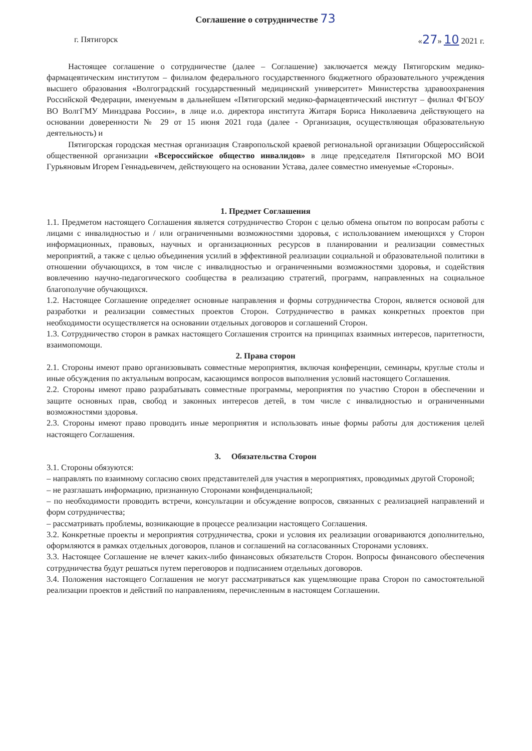Соглашение о сотрудничестве 73
г. Пятигорск «27» 10 2021 г.
Настоящее соглашение о сотрудничестве (далее – Соглашение) заключается между Пятигорским медико-фармацевтическим институтом – филиалом федерального государственного бюджетного образовательного учреждения высшего образования «Волгоградский государственный медицинский университет» Министерства здравоохранения Российской Федерации, именуемым в дальнейшем «Пятигорский медико-фармацевтический институт – филиал ФГБОУ ВО ВолгГМУ Минздрава России», в лице и.о. директора института Житаря Бориса Николаевича действующего на основании доверенности № 29 от 15 июня 2021 года (далее - Организация, осуществляющая образовательную деятельность) и
Пятигорская городская местная организация Ставропольской краевой региональной организации Общероссийской общественной организации «Всероссийское общество инвалидов» в лице председателя Пятигорской МО ВОИ Гурьяновым Игорем Геннадьевичем, действующего на основании Устава, далее совместно именуемые «Стороны».
1. Предмет Соглашения
1.1. Предметом настоящего Соглашения является сотрудничество Сторон с целью обмена опытом по вопросам работы с лицами с инвалидностью и / или ограниченными возможностями здоровья, с использованием имеющихся у Сторон информационных, правовых, научных и организационных ресурсов в планировании и реализации совместных мероприятий, а также с целью объединения усилий в эффективной реализации социальной и образовательной политики в отношении обучающихся, в том числе с инвалидностью и ограниченными возможностями здоровья, и содействия вовлечению научно-педагогического сообщества в реализацию стратегий, программ, направленных на социальное благополучие обучающихся.
1.2. Настоящее Соглашение определяет основные направления и формы сотрудничества Сторон, является основой для разработки и реализации совместных проектов Сторон. Сотрудничество в рамках конкретных проектов при необходимости осуществляется на основании отдельных договоров и соглашений Сторон.
1.3. Сотрудничество сторон в рамках настоящего Соглашения строится на принципах взаимных интересов, паритетности, взаимопомощи.
2. Права сторон
2.1. Стороны имеют право организовывать совместные мероприятия, включая конференции, семинары, круглые столы и иные обсуждения по актуальным вопросам, касающимся вопросов выполнения условий настоящего Соглашения.
2.2. Стороны имеют право разрабатывать совместные программы, мероприятия по участию Сторон в обеспечении и защите основных прав, свобод и законных интересов детей, в том числе с инвалидностью и ограниченными возможностями здоровья.
2.3. Стороны имеют право проводить иные мероприятия и использовать иные формы работы для достижения целей настоящего Соглашения.
3. Обязательства Сторон
3.1. Стороны обязуются:
– направлять по взаимному согласию своих представителей для участия в мероприятиях, проводимых другой Стороной;
– не разглашать информацию, признанную Сторонами конфиденциальной;
– по необходимости проводить встречи, консультации и обсуждение вопросов, связанных с реализацией направлений и форм сотрудничества;
– рассматривать проблемы, возникающие в процессе реализации настоящего Соглашения.
3.2. Конкретные проекты и мероприятия сотрудничества, сроки и условия их реализации оговариваются дополнительно, оформляются в рамках отдельных договоров, планов и соглашений на согласованных Сторонами условиях.
3.3. Настоящее Соглашение не влечет каких-либо финансовых обязательств Сторон. Вопросы финансового обеспечения сотрудничества будут решаться путем переговоров и подписанием отдельных договоров.
3.4. Положения настоящего Соглашения не могут рассматриваться как ущемляющие права Сторон по самостоятельной реализации проектов и действий по направлениям, перечисленным в настоящем Соглашении.